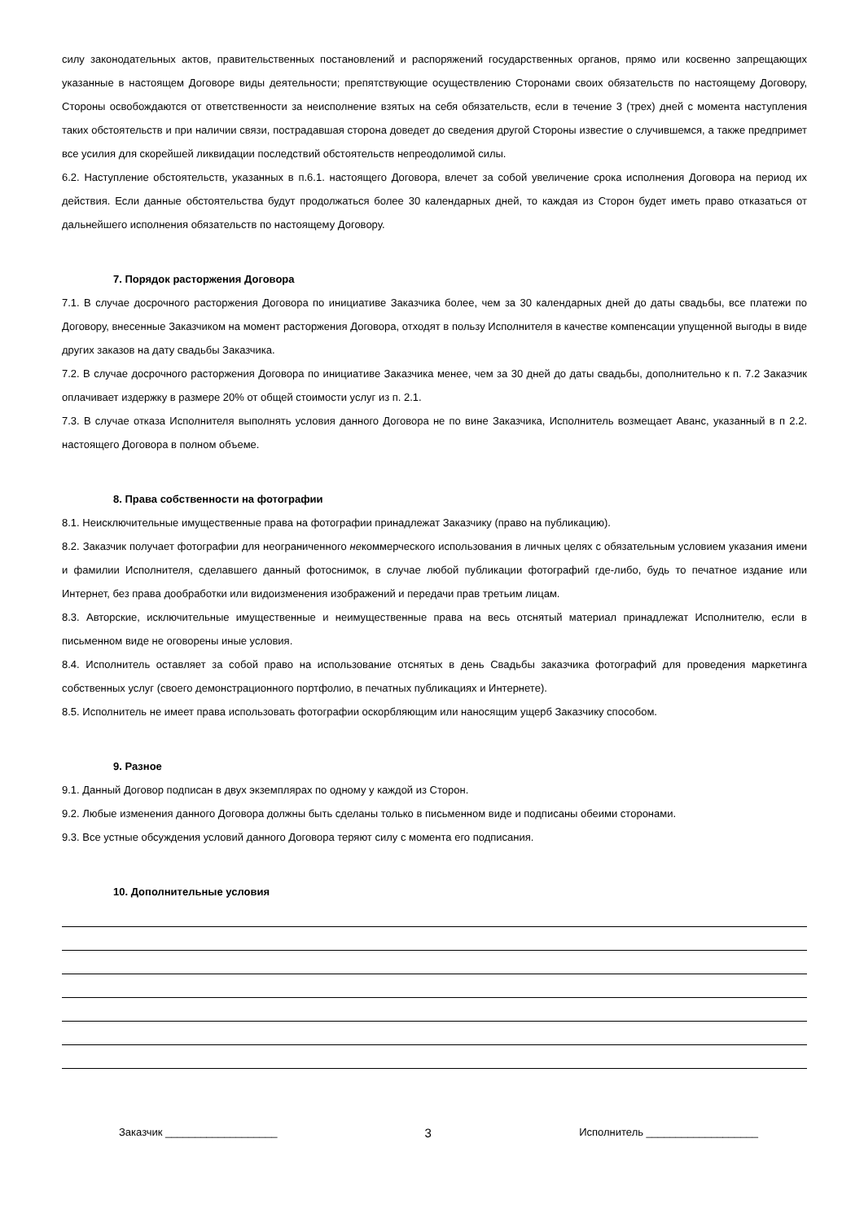силу законодательных актов, правительственных постановлений и распоряжений государственных органов, прямо или косвенно запрещающих указанные в настоящем Договоре виды деятельности; препятствующие осуществлению Сторонами своих обязательств по настоящему Договору, Стороны освобождаются от ответственности за неисполнение взятых на себя обязательств, если в течение 3 (трех) дней с момента наступления таких обстоятельств и при наличии связи, пострадавшая сторона доведет до сведения другой Стороны известие о случившемся, а также предпримет все усилия для скорейшей ликвидации последствий обстоятельств непреодолимой силы.
6.2. Наступление обстоятельств, указанных в п.6.1. настоящего Договора, влечет за собой увеличение срока исполнения Договора на период их действия. Если данные обстоятельства будут продолжаться более 30 календарных дней, то каждая из Сторон будет иметь право отказаться от дальнейшего исполнения обязательств по настоящему Договору.
7. Порядок расторжения Договора
7.1. В случае досрочного расторжения Договора по инициативе Заказчика более, чем за 30 календарных дней до даты свадьбы, все платежи по Договору, внесенные Заказчиком на момент расторжения Договора, отходят в пользу Исполнителя в качестве компенсации упущенной выгоды в виде других заказов на дату свадьбы Заказчика.
7.2. В случае досрочного расторжения Договора по инициативе Заказчика менее, чем за 30 дней до даты свадьбы, дополнительно к п. 7.2 Заказчик оплачивает издержку в размере 20% от общей стоимости услуг из п. 2.1.
7.3. В случае отказа Исполнителя выполнять условия данного Договора не по вине Заказчика, Исполнитель возмещает Аванс, указанный в п 2.2. настоящего Договора в полном объеме.
8. Права собственности на фотографии
8.1. Неисключительные имущественные права на фотографии принадлежат Заказчику (право на публикацию).
8.2. Заказчик получает фотографии для неограниченного некоммерческого использования в личных целях с обязательным условием указания имени и фамилии Исполнителя, сделавшего данный фотоснимок, в случае любой публикации фотографий где-либо, будь то печатное издание или Интернет, без права дообработки или видоизменения изображений и передачи прав третьим лицам.
8.3. Авторские, исключительные имущественные и неимущественные права на весь отснятый материал принадлежат Исполнителю, если в письменном виде не оговорены иные условия.
8.4. Исполнитель оставляет за собой право на использование отснятых в день Свадьбы заказчика фотографий для проведения маркетинга собственных услуг (своего демонстрационного портфолио, в печатных публикациях и Интернете).
8.5. Исполнитель не имеет права использовать фотографии оскорбляющим или наносящим ущерб Заказчику способом.
9. Разное
9.1. Данный Договор подписан в двух экземплярах по одному у каждой из Сторон.
9.2. Любые изменения данного Договора должны быть сделаны только в письменном виде и подписаны обеими сторонами.
9.3. Все устные обсуждения условий данного Договора теряют силу с момента его подписания.
10. Дополнительные условия
Заказчик ___________________ 3 Исполнитель ___________________